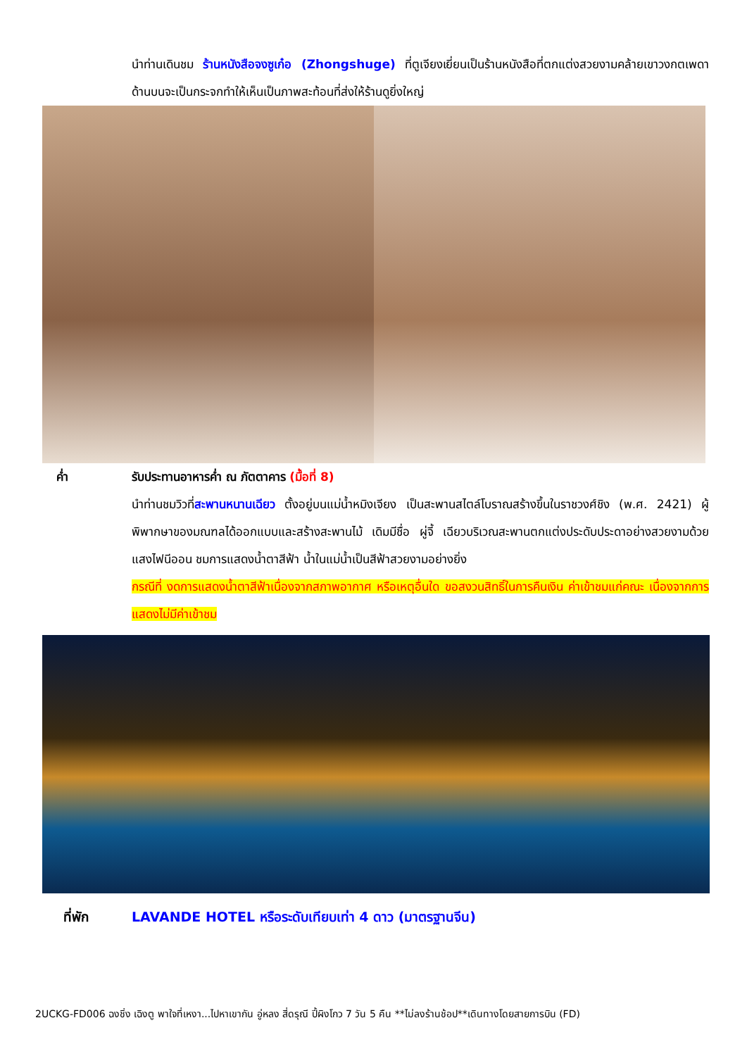นำท่านเดินชม ร้านหนังสือจงซูเก๋อ (Zhongshuge) ที่ตูเจียงเยี่ยนเป็นร้านหนังสือที่ตกแต่งสวยงามคล้ายเขาวงกตเพดาด้านบนจะเป็นกระจกทำให้เห็นเป็นภาพสะท้อนที่ส่งให้ร้านดูยิ่งใหญ่
ค่ำ รับประทานอาหารค่ำ ณ ภัตตาคาร (มื้อที่ 8)
นำท่านชมวิวที่สะพานหนานเฉียว ตั้งอยู่บนแม่น้ำหมิงเจียง เป็นสะพานสไตล์โบราณสร้างขึ้นในราชวงศ์ชิง (พ.ศ. 2421) ผู้พิพากษาของมณฑลได้ออกแบบและสร้างสะพานไม้ เดิมมีชื่อ ผู่จี้ เฉียวบริเวณสะพานตกแต่งประดับประดาอย่างสวยงามด้วยแสงไฟนีออน ชมการแสดงน้ำตาสีฟ้า น้ำในแม่น้ำเป็นสีฟ้าสวยงามอย่างยิ่ง
กรณีที่ งดการแสดงน้ำตาสีฟ้าเนื่องจากสภาพอากาศ หรือเหตุอื่นใด ขอสงวนสิทธิ์ในการคืนเงิน ค่าเข้าชมแก่คณะ เนื่องจากการแสดงไม่มีค่าเข้าชม
ที่พัก LAVANDE HOTEL หรือระดับเทียบเท่า 4 ดาว (มาตรฐานจีน)
2UCKG-FD006 ฉงชิ่ง เฉิงตู พาใจที่เหงา...ไปหาเขากัน อู่หลง สี่ดรุณี ปี้ผิงโกว 7 วัน 5 คืน **ไม่ลงร้านช้อป**เดินทางโดยสายการบิน (FD)